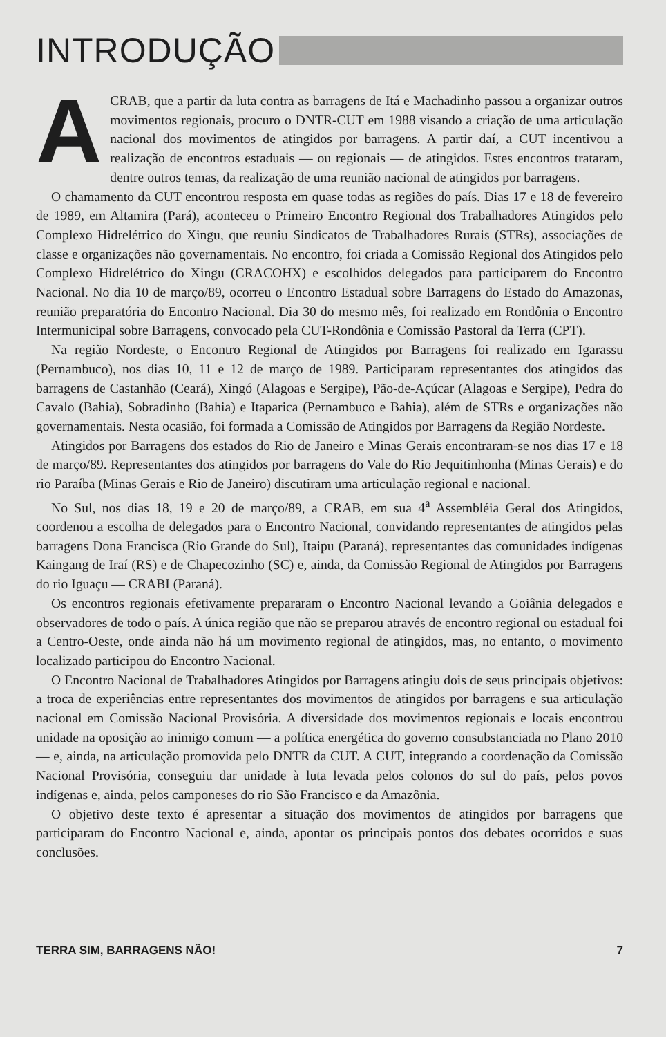INTRODUÇÃO
A CRAB, que a partir da luta contra as barragens de Itá e Machadinho passou a organizar outros movimentos regionais, procuro o DNTR-CUT em 1988 visando a criação de uma articulação nacional dos movimentos de atingidos por barragens. A partir daí, a CUT incentivou a realização de encontros estaduais — ou regionais — de atingidos. Estes encontros trataram, dentre outros temas, da realização de uma reunião nacional de atingidos por barragens.
O chamamento da CUT encontrou resposta em quase todas as regiões do país. Dias 17 e 18 de fevereiro de 1989, em Altamira (Pará), aconteceu o Primeiro Encontro Regional dos Trabalhadores Atingidos pelo Complexo Hidrelétrico do Xingu, que reuniu Sindicatos de Trabalhadores Rurais (STRs), associações de classe e organizações não governamentais. No encontro, foi criada a Comissão Regional dos Atingidos pelo Complexo Hidrelétrico do Xingu (CRACOHX) e escolhidos delegados para participarem do Encontro Nacional. No dia 10 de março/89, ocorreu o Encontro Estadual sobre Barragens do Estado do Amazonas, reunião preparatória do Encontro Nacional. Dia 30 do mesmo mês, foi realizado em Rondônia o Encontro Intermunicipal sobre Barragens, convocado pela CUT-Rondônia e Comissão Pastoral da Terra (CPT).
Na região Nordeste, o Encontro Regional de Atingidos por Barragens foi realizado em Igarassu (Pernambuco), nos dias 10, 11 e 12 de março de 1989. Participaram representantes dos atingidos das barragens de Castanhão (Ceará), Xingó (Alagoas e Sergipe), Pão-de-Açúcar (Alagoas e Sergipe), Pedra do Cavalo (Bahia), Sobradinho (Bahia) e Itaparica (Pernambuco e Bahia), além de STRs e organizações não governamentais. Nesta ocasião, foi formada a Comissão de Atingidos por Barragens da Região Nordeste.
Atingidos por Barragens dos estados do Rio de Janeiro e Minas Gerais encontraram-se nos dias 17 e 18 de março/89. Representantes dos atingidos por barragens do Vale do Rio Jequitinhonha (Minas Gerais) e do rio Paraíba (Minas Gerais e Rio de Janeiro) discutiram uma articulação regional e nacional.
No Sul, nos dias 18, 19 e 20 de março/89, a CRAB, em sua 4<sup>a</sup> Assembléia Geral dos Atingidos, coordenou a escolha de delegados para o Encontro Nacional, convidando representantes de atingidos pelas barragens Dona Francisca (Rio Grande do Sul), Itaipu (Paraná), representantes das comunidades indígenas Kaingang de Iraí (RS) e de Chapecozinho (SC) e, ainda, da Comissão Regional de Atingidos por Barragens do rio Iguaçu — CRABI (Paraná).
Os encontros regionais efetivamente prepararam o Encontro Nacional levando a Goiânia delegados e observadores de todo o país. A única região que não se preparou através de encontro regional ou estadual foi a Centro-Oeste, onde ainda não há um movimento regional de atingidos, mas, no entanto, o movimento localizado participou do Encontro Nacional.
O Encontro Nacional de Trabalhadores Atingidos por Barragens atingiu dois de seus principais objetivos: a troca de experiências entre representantes dos movimentos de atingidos por barragens e sua articulação nacional em Comissão Nacional Provisória. A diversidade dos movimentos regionais e locais encontrou unidade na oposição ao inimigo comum — a política energética do governo consubstanciada no Plano 2010 — e, ainda, na articulação promovida pelo DNTR da CUT. A CUT, integrando a coordenação da Comissão Nacional Provisória, conseguiu dar unidade à luta levada pelos colonos do sul do país, pelos povos indígenas e, ainda, pelos camponeses do rio São Francisco e da Amazônia.
O objetivo deste texto é apresentar a situação dos movimentos de atingidos por barragens que participaram do Encontro Nacional e, ainda, apontar os principais pontos dos debates ocorridos e suas conclusões.
TERRA SIM, BARRAGENS NÃO! 7